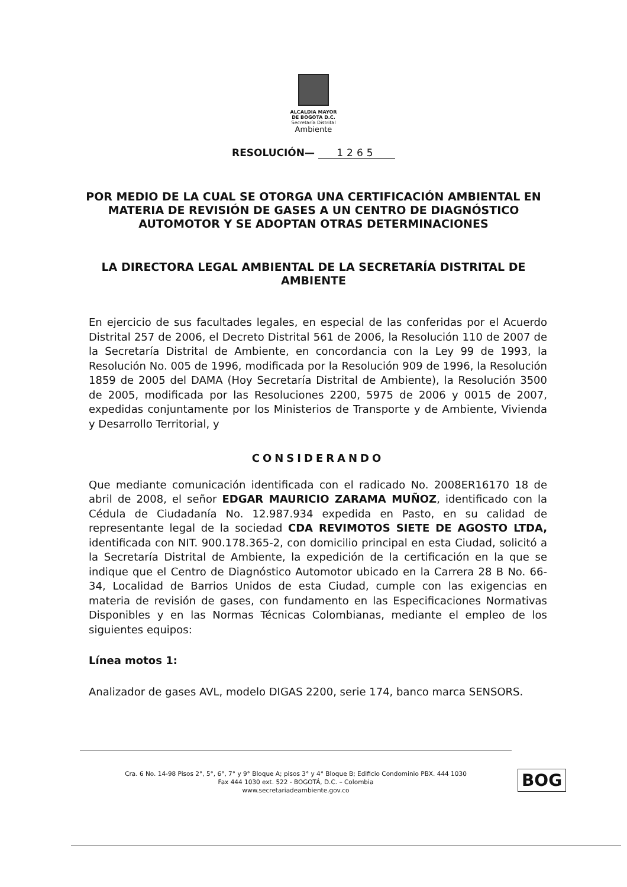ALCALDIA MAYOR
DE BOGOTA D.C.
Secretaría Distrital
Ambiente
RESOLUCIÓN— 1265
POR MEDIO DE LA CUAL SE OTORGA UNA CERTIFICACIÓN AMBIENTAL EN MATERIA DE REVISIÓN DE GASES A UN CENTRO DE DIAGNÓSTICO AUTOMOTOR Y SE ADOPTAN OTRAS DETERMINACIONES
LA DIRECTORA LEGAL AMBIENTAL DE LA SECRETARÍA DISTRITAL DE AMBIENTE
En ejercicio de sus facultades legales, en especial de las conferidas por el Acuerdo Distrital 257 de 2006, el Decreto Distrital 561 de 2006, la Resolución 110 de 2007 de la Secretaría Distrital de Ambiente, en concordancia con la Ley 99 de 1993, la Resolución No. 005 de 1996, modificada por la Resolución 909 de 1996, la Resolución 1859 de 2005 del DAMA (Hoy Secretaría Distrital de Ambiente), la Resolución 3500 de 2005, modificada por las Resoluciones 2200, 5975 de 2006 y 0015 de 2007, expedidas conjuntamente por los Ministerios de Transporte y de Ambiente, Vivienda y Desarrollo Territorial, y
CONSIDERANDO
Que mediante comunicación identificada con el radicado No. 2008ER16170 18 de abril de 2008, el señor EDGAR MAURICIO ZARAMA MUÑOZ, identificado con la Cédula de Ciudadanía No. 12.987.934 expedida en Pasto, en su calidad de representante legal de la sociedad CDA REVIMOTOS SIETE DE AGOSTO LTDA, identificada con NIT. 900.178.365-2, con domicilio principal en esta Ciudad, solicitó a la Secretaría Distrital de Ambiente, la expedición de la certificación en la que se indique que el Centro de Diagnóstico Automotor ubicado en la Carrera 28 B No. 66-34, Localidad de Barrios Unidos de esta Ciudad, cumple con las exigencias en materia de revisión de gases, con fundamento en las Especificaciones Normativas Disponibles y en las Normas Técnicas Colombianas, mediante el empleo de los siguientes equipos:
Línea motos 1:
Analizador de gases AVL, modelo DIGAS 2200, serie 174, banco marca SENSORS.
Cra. 6 No. 14-98 Pisos 2°, 5°, 6°, 7° y 9° Bloque A; pisos 3° y 4° Bloque B; Edificio Condominio PBX. 444 1030
Fax 444 1030 ext. 522 - BOGOTÁ, D.C. – Colombia
www.secretariadeambiente.gov.co
BOG